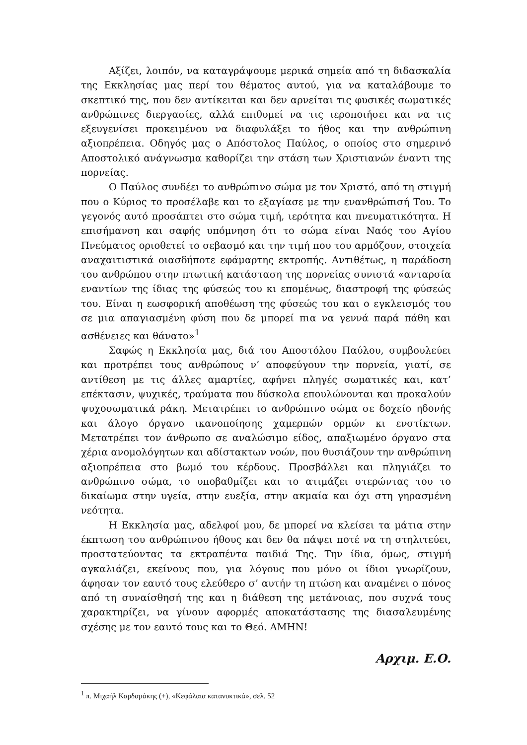Αξίζει, λοιπόν, να καταγράψουμε μερικά σημεία από τη διδασκαλία της Εκκλησίας μας περί του θέματος αυτού, για να καταλάβουμε το σκεπτικό της, που δεν αντίκειται και δεν αρνείται τις φυσικές σωματικές ανθρώπινες διεργασίες, αλλά επιθυμεί να τις ιεροποιήσει και να τις εξευγενίσει προκειμένου να διαφυλάξει το ήθος και την ανθρώπινη αξιοπρέπεια. Οδηγός μας ο Απόστολος Παύλος, ο οποίος στο σημερινό Αποστολικό ανάγνωσμα καθορίζει την στάση των Χριστιανών έναντι της πορνείας.
Ο Παύλος συνδέει το ανθρώπινο σώμα με τον Χριστό, από τη στιγμή που ο Κύριος το προσέλαβε και το εξαγίασε με την ενανθρώπισή Του. Το γεγονός αυτό προσάπτει στο σώμα τιμή, ιερότητα και πνευματικότητα. Η επισήμανση και σαφής υπόμνηση ότι το σώμα είναι Ναός του Αγίου Πνεύματος οριοθετεί το σεβασμό και την τιμή που του αρμόζουν, στοιχεία αναχαιτιστικά οιασδήποτε εφάμαρτης εκτροπής. Αντιθέτως, η παράδοση του ανθρώπου στην πτωτική κατάσταση της πορνείας συνιστά «ανταρσία εναντίων της ίδιας της φύσεώς του κι επομένως, διαστροφή της φύσεώς του. Είναι η εωσφορική αποθέωση της φύσεώς του και ο εγκλεισμός του σε μια απαγιασμένη φύση που δε μπορεί πια να γεννά παρά πάθη και ασθένειες και θάνατο»<sup>1</sup>
Σαφώς η Εκκλησία μας, διά του Αποστόλου Παύλου, συμβουλεύει και προτρέπει τους ανθρώπους ν’ αποφεύγουν την πορνεία, γιατί, σε αντίθεση με τις άλλες αμαρτίες, αφήνει πληγές σωματικές και, κατ’ επέκτασιν, ψυχικές, τραύματα που δύσκολα επουλώνονται και προκαλούν ψυχοσωματικά ράκη. Μετατρέπει το ανθρώπινο σώμα σε δοχείο ηδονής και άλογο όργανο ικανοποίησης χαμερπών ορμών κι ενστίκτων. Μετατρέπει τον άνθρωπο σε αναλώσιμο είδος, απαξιωμένο όργανο στα χέρια ανομολόγητων και αδίστακτων νοών, που θυσιάζουν την ανθρώπινη αξιοπρέπεια στο βωμό του κέρδους. Προσβάλλει και πληγιάζει το ανθρώπινο σώμα, το υποβαθμίζει και το ατιμάζει στερώντας του το δικαίωμα στην υγεία, στην ευεξία, στην ακμαία και όχι στη γηρασμένη νεότητα.
Η Εκκλησία μας, αδελφοί μου, δε μπορεί να κλείσει τα μάτια στην έκπτωση του ανθρώπινου ήθους και δεν θα πάψει ποτέ να τη στηλιτεύει, προστατεύοντας τα εκτραπέντα παιδιά Της. Την ίδια, όμως, στιγμή αγκαλιάζει, εκείνους που, για λόγους που μόνο οι ίδιοι γνωρίζουν, άφησαν τον εαυτό τους ελεύθερο σ’ αυτήν τη πτώση και αναμένει ο πόνος από τη συναίσθησή της και η διάθεση της μετάνοιας, που συχνά τους χαρακτηρίζει, να γίνουν αφορμές αποκατάστασης της διασαλευμένης σχέσης με τον εαυτό τους και το Θεό. ΑΜΗΝ!
Αρχιμ. Ε.Ο.
<sup>1</sup> π. Μιχαήλ Καρδαμάκης (+), «Κεφάλαια κατανυκτικά», σελ. 52